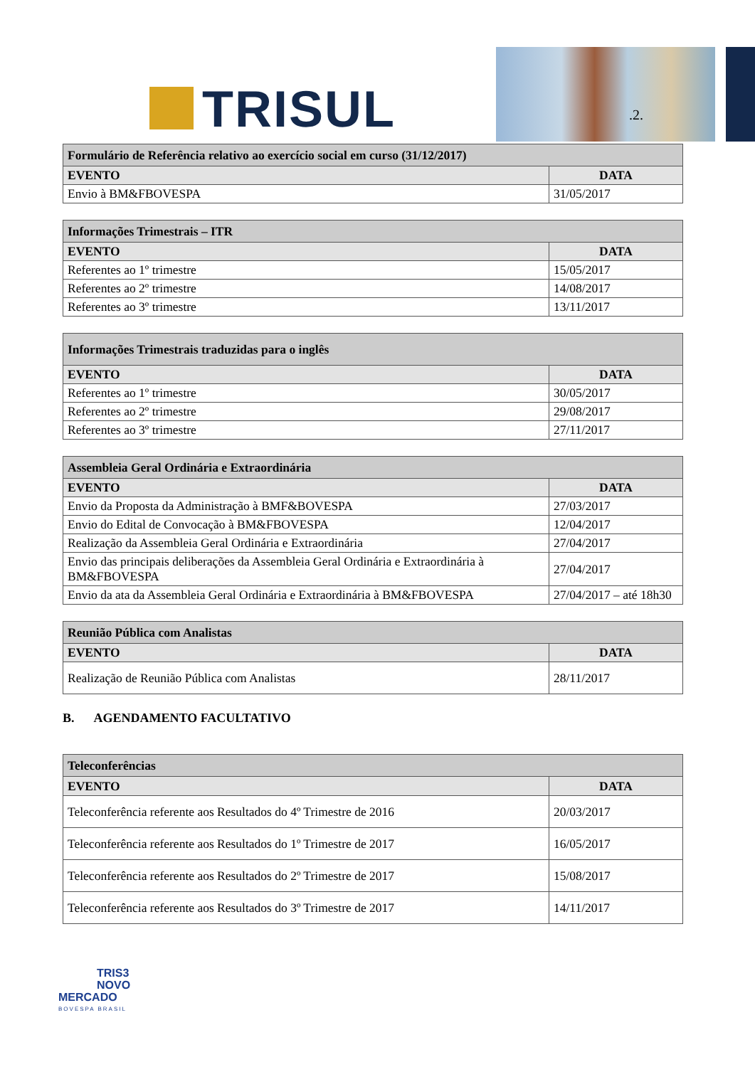TRISUL .2.
| Formulário de Referência relativo ao exercício social em curso (31/12/2017) | |
| --- | --- |
| EVENTO | DATA |
| Envio à BM&FBOVESPA | 31/05/2017 |
| Informações Trimestrais – ITR | |
| --- | --- |
| EVENTO | DATA |
| Referentes ao 1º trimestre | 15/05/2017 |
| Referentes ao 2º trimestre | 14/08/2017 |
| Referentes ao 3º trimestre | 13/11/2017 |
| Informações Trimestrais traduzidas para o inglês | |
| --- | --- |
| EVENTO | DATA |
| Referentes ao 1º trimestre | 30/05/2017 |
| Referentes ao 2º trimestre | 29/08/2017 |
| Referentes ao 3º trimestre | 27/11/2017 |
| Assembleia Geral Ordinária e Extraordinária | |
| --- | --- |
| EVENTO | DATA |
| Envio da Proposta da Administração à BMF&BOVESPA | 27/03/2017 |
| Envio do Edital de Convocação à BM&FBOVESPA | 12/04/2017 |
| Realização da Assembleia Geral Ordinária e Extraordinária | 27/04/2017 |
| Envio das principais deliberações da Assembleia Geral Ordinária e Extraordinária à BM&FBOVESPA | 27/04/2017 |
| Envio da ata da Assembleia Geral Ordinária e Extraordinária à BM&FBOVESPA | 27/04/2017 – até 18h30 |
| Reunião Pública com Analistas | |
| --- | --- |
| EVENTO | DATA |
| Realização de Reunião Pública com Analistas | 28/11/2017 |
B. AGENDAMENTO FACULTATIVO
| Teleconferências | |
| --- | --- |
| EVENTO | DATA |
| Teleconferência referente aos Resultados do 4º Trimestre de 2016 | 20/03/2017 |
| Teleconferência referente aos Resultados do 1º Trimestre de 2017 | 16/05/2017 |
| Teleconferência referente aos Resultados do 2º Trimestre de 2017 | 15/08/2017 |
| Teleconferência referente aos Resultados do 3º Trimestre de 2017 | 14/11/2017 |
TRIS3
NOVO
MERCADO
BOVESPA BRASIL